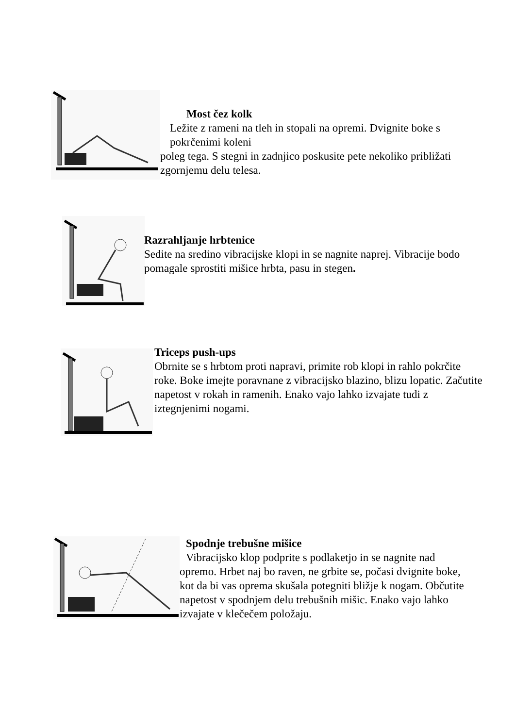Most čez kolk
Ležite z rameni na tleh in stopali na opremi. Dvignite boke s pokrčenimi koleni
poleg tega. S stegni in zadnjico poskusite pete nekoliko približati zgornjemu delu telesa.
Razrahljanje hrbtenice
Sedite na sredino vibracijske klopi in se nagnite naprej. Vibracije bodo pomagale sprostiti mišice hrbta, pasu in stegen.
Triceps push-ups
Obrnite se s hrbtom proti napravi, primite rob klopi in rahlo pokrčite roke. Boke imejte poravnane z vibracijsko blazino, blizu lopatic. Začutite napetost v rokah in ramenih. Enako vajo lahko izvajate tudi z iztegnjenimi nogami.
Spodnje trebušne mišice
Vibracijsko klop podprite s podlaketjo in se nagnite nad
opremo. Hrbet naj bo raven, ne grbite se, počasi dvignite boke, kot da bi vas oprema skušala potegniti bližje k nogam. Občutite napetost v spodnjem delu trebušnih mišic. Enako vajo lahko izvajate v klečečem položaju.